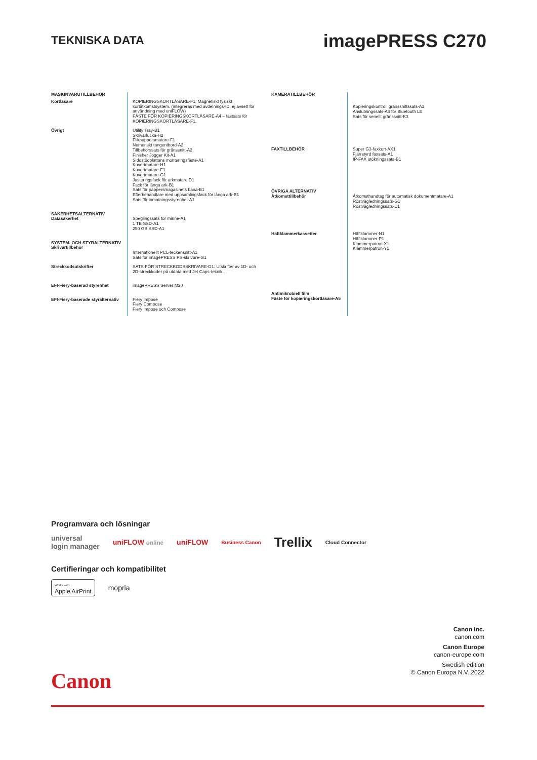TEKNISKA DATA
imagePRESS C270
| MASKINVARUTILLBEHÖR | |
| Kortläsare | KOPIERINGSKORTLÄSARE-F1: Magnetiskt fysiskt kortåtkomstsystem. (integreras med avdelnings-ID, ej avsett för användning med uniFLOW) FÄSTE FÖR KOPIERINGSKORTLÄSARE-A4 – fästsats för KOPIERINGSKORTLÄSARE-F1. |
| Övrigt | Utility Tray-B1 Skrivarlucka-H2 Flikpappersmatare-F1 Numeriskt tangentbord-A2 Tillbehörssats för gränssnitt-A2 Finisher Jogger Kit-A1 Sidostödplattans monteringsfäste-A1 Kuvertmatare-H1 Kuvertmatare-F1 Kuvertmatare-G1 Justeringsfack för arkmatare D1 Fack för långa ark-B1 Sats för pappersmagasinets bana-B1 Efterbehandlare med uppsamlingsfack för långa ark-B1 Sats för inmatningsstyrenhet-A1 |
| SÄKERHETSALTERNATIV Datasäkerhet | Speglingssats för minne-A1 1 TB SSD-A1 250 GB SSD-A1 |
| SYSTEM- OCH STYRALTERNATIV Skrivartillbehör | Internationellt PCL-teckensnitt-A1 Sats för imagePRESS PS-skrivare-G1 |
| Streckkodsutskrifter | SATS FÖR STRECKKODSSKRIVARE-D1: Utskrifter av 1D- och 2D-streckkoder på utdata med Jet Caps-teknik. |
| EFI-Fiery-baserad styrenhet | imagePRESS Server M20 |
| EFI-Fiery-baserade styralternativ | Fiery Impose Fiery Compose Fiery Impose och Compose |
| KAMERATILLBEHÖR | |
| | Kopieringskontroll gränssnittssats-A1 Anslutningssats-A4 för Bluetooth LE Sats för seriellt gränssnitt-K3 |
| FAXTILLBEHÖR | Super G3-faxkort-AX1 Fjärrstyrd faxsats-A1 IP-FAX utökningssats-B1 |
| ÖVRIGA ALTERNATIV Åtkomsttillbehör | Åtkomsthandtag för automatisk dokumentmatare-A1 Röstvägledningssats-G1 Röstvägledningssats-D1 |
| Häftklammerkassetter | Häftklammer-N1 Häftklammer-P1 Klammerpatron-X1 Klammerpatron-Y1 |
| Antimikrobiell film Fäste för kopieringskortläsare-A5 | |
Programvara och lösningar
universal
login manager uniFLOW online uniFLOW Business Canon Trellix Cloud Connector
Certifieringar och kompatibilitet
Works with
Apple AirPrint mopria
Canon Inc.
canon.com
Canon Europe
canon-europe.com
Swedish edition
© Canon Europa N.V.,2022
Canon